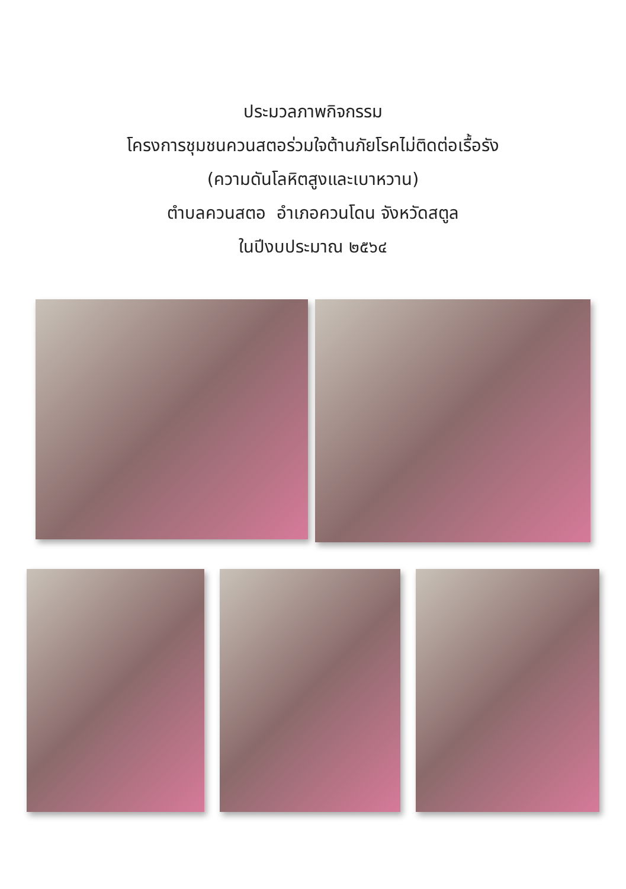ประมวลภาพกิจกรรม
โครงการชุมชนควนสตอร่วมใจต้านภัยโรคไม่ติดต่อเรื้อรัง
(ความดันโลหิตสูงและเบาหวาน)
ตำบลควนสตอ อำเภอควนโดน จังหวัดสตูล
ในปีงบประมาณ ๒๕๖๔